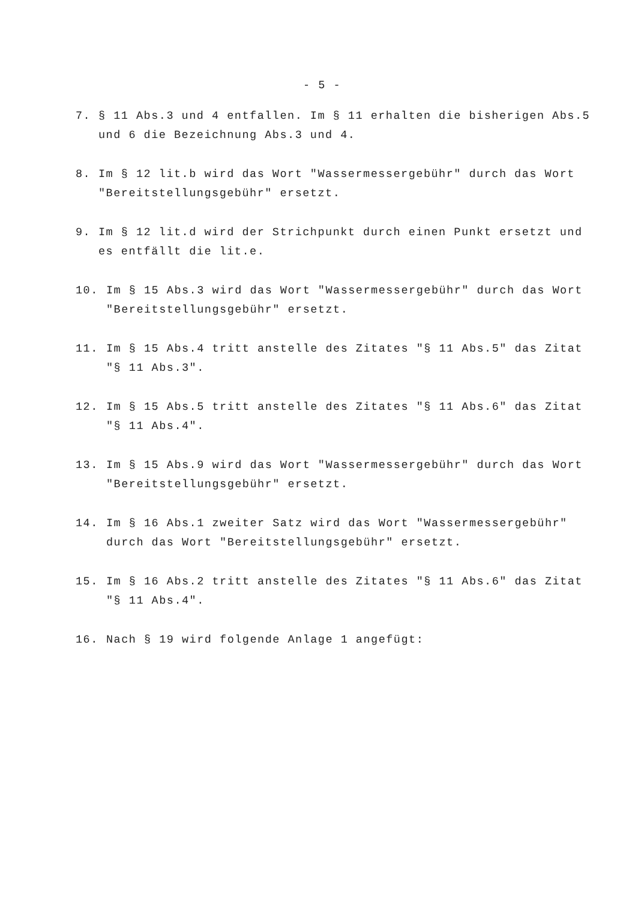- 5 -
7. § 11 Abs.3 und 4 entfallen. Im § 11 erhalten die bisherigen Abs.5 und 6 die Bezeichnung Abs.3 und 4.
8. Im § 12 lit.b wird das Wort "Wassermessergebühr" durch das Wort "Bereitstellungsgebühr" ersetzt.
9. Im § 12 lit.d wird der Strichpunkt durch einen Punkt ersetzt und es entfällt die lit.e.
10. Im § 15 Abs.3 wird das Wort "Wassermessergebühr" durch das Wort "Bereitstellungsgebühr" ersetzt.
11. Im § 15 Abs.4 tritt anstelle des Zitates "§ 11 Abs.5" das Zitat "§ 11 Abs.3".
12. Im § 15 Abs.5 tritt anstelle des Zitates "§ 11 Abs.6" das Zitat "§ 11 Abs.4".
13. Im § 15 Abs.9 wird das Wort "Wassermessergebühr" durch das Wort "Bereitstellungsgebühr" ersetzt.
14. Im § 16 Abs.1 zweiter Satz wird das Wort "Wassermessergebühr" durch das Wort "Bereitstellungsgebühr" ersetzt.
15. Im § 16 Abs.2 tritt anstelle des Zitates "§ 11 Abs.6" das Zitat "§ 11 Abs.4".
16. Nach § 19 wird folgende Anlage 1 angefügt: